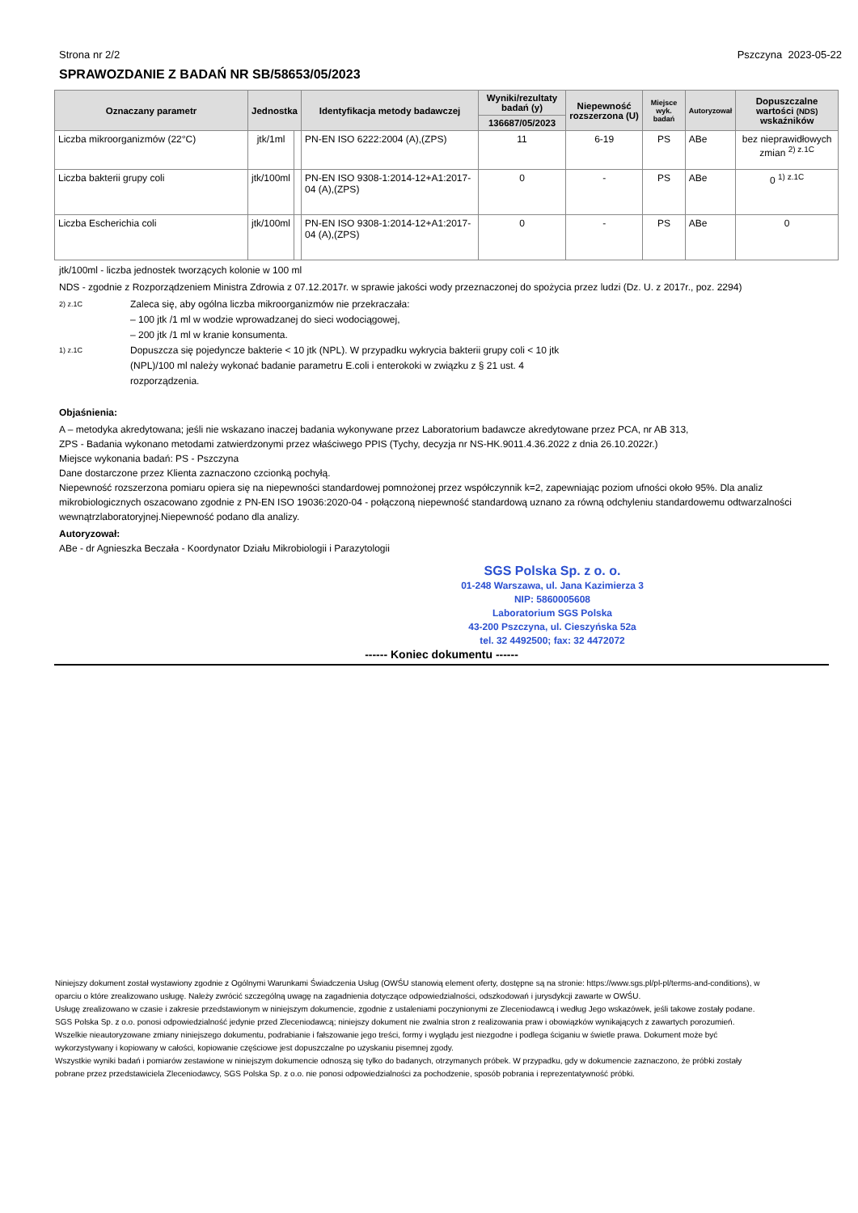Strona nr 2/2 Pszczyna 2023-05-22
SPRAWOZDANIE Z BADAŃ NR SB/58653/05/2023
| Oznaczany parametr | Jednostka | | Identyfikacja metody badawczej | Wyniki/rezultaty badań (y) | Niepewność rozszerzona (U) | Miejsce wyk. badań | Autoryzował | Dopuszczalne wartości (NDS) wskaźników |
| --- | --- | --- | --- | --- | --- | --- | --- | --- |
| | | | | 136687/05/2023 | | | | |
| Liczba mikroorganizmów (22°C) | jtk/1ml | | PN-EN ISO 6222:2004 (A),(ZPS) | 11 | 6-19 | PS | ABe | bez nieprawidłowych zmian <sup>2) z.1C</sup> |
| Liczba bakterii grupy coli | jtk/100ml | | PN-EN ISO 9308-1:2014-12+A1:2017-04 (A),(ZPS) | 0 | - | PS | ABe | 0 <sup>1) z.1C</sup> |
| Liczba Escherichia coli | jtk/100ml | | PN-EN ISO 9308-1:2014-12+A1:2017-04 (A),(ZPS) | 0 | - | PS | ABe | 0 |
jtk/100ml - liczba jednostek tworzących kolonie w 100 ml
NDS - zgodnie z Rozporządzeniem Ministra Zdrowia z 07.12.2017r. w sprawie jakości wody przeznaczonej do spożycia przez ludzi (Dz. U. z 2017r., poz. 2294)
2) z.1C Zaleca się, aby ogólna liczba mikroorganizmów nie przekraczała:
– 100 jtk /1 ml w wodzie wprowadzanej do sieci wodociągowej,
– 200 jtk /1 ml w kranie konsumenta.
1) z.1C Dopuszcza się pojedyncze bakterie < 10 jtk (NPL). W przypadku wykrycia bakterii grupy coli < 10 jtk (NPL)/100 ml należy wykonać badanie parametru E.coli i enterokoki w związku z § 21 ust. 4 rozporządzenia.
Objaśnienia:
A – metodyka akredytowana; jeśli nie wskazano inaczej badania wykonywane przez Laboratorium badawcze akredytowane przez PCA, nr AB 313,
ZPS - Badania wykonano metodami zatwierdzonymi przez właściwego PPIS (Tychy, decyzja nr NS-HK.9011.4.36.2022 z dnia 26.10.2022r.)
Miejsce wykonania badań: PS - Pszczyna
Dane dostarczone przez Klienta zaznaczono czcionką pochyłą.
Niepewność rozszerzona pomiaru opiera się na niepewności standardowej pomnożonej przez współczynnik k=2, zapewniając poziom ufności około 95%. Dla analiz mikrobiologicznych oszacowano zgodnie z PN-EN ISO 19036:2020-04 - połączoną niepewność standardową uznano za równą odchyleniu standardowemu odtwarzalności wewnątrzlaboratoryjnej.Niepewność podano dla analizy.
Autoryzował:
ABe - dr Agnieszka Beczała - Koordynator Działu Mikrobiologii i Parazytologii
SGS Polska Sp. z o. o.
01-248 Warszawa, ul. Jana Kazimierza 3
NIP: 5860005608
Laboratorium SGS Polska
43-200 Pszczyna, ul. Cieszyńska 52a
tel. 32 4492500; fax: 32 4472072
------ Koniec dokumentu ------
Niniejszy dokument został wystawiony zgodnie z Ogólnymi Warunkami Świadczenia Usług (OWŚU stanowią element oferty, dostępne są na stronie: https://www.sgs.pl/pl-pl/terms-and-conditions), w oparciu o które zrealizowano usługę. Należy zwrócić szczególną uwagę na zagadnienia dotyczące odpowiedzialności, odszkodowań i jurysdykcji zawarte w OWŚU.
Usługę zrealizowano w czasie i zakresie przedstawionym w niniejszym dokumencie, zgodnie z ustaleniami poczynionymi ze Zleceniodawcą i według Jego wskazówek, jeśli takowe zostały podane. SGS Polska Sp. z o.o. ponosi odpowiedzialność jedynie przed Zleceniodawcą; niniejszy dokument nie zwalnia stron z realizowania praw i obowiązków wynikających z zawartych porozumień.
Wszelkie nieautoryzowane zmiany niniejszego dokumentu, podrabianie i fałszowanie jego treści, formy i wyglądu jest niezgodne i podlega ściganiu w świetle prawa. Dokument może być wykorzystywany i kopiowany w całości, kopiowanie częściowe jest dopuszczalne po uzyskaniu pisemnej zgody.
Wszystkie wyniki badań i pomiarów zestawione w niniejszym dokumencie odnoszą się tylko do badanych, otrzymanych próbek. W przypadku, gdy w dokumencie zaznaczono, że próbki zostały pobrane przez przedstawiciela Zleceniodawcy, SGS Polska Sp. z o.o. nie ponosi odpowiedzialności za pochodzenie, sposób pobrania i reprezentatywność próbki.